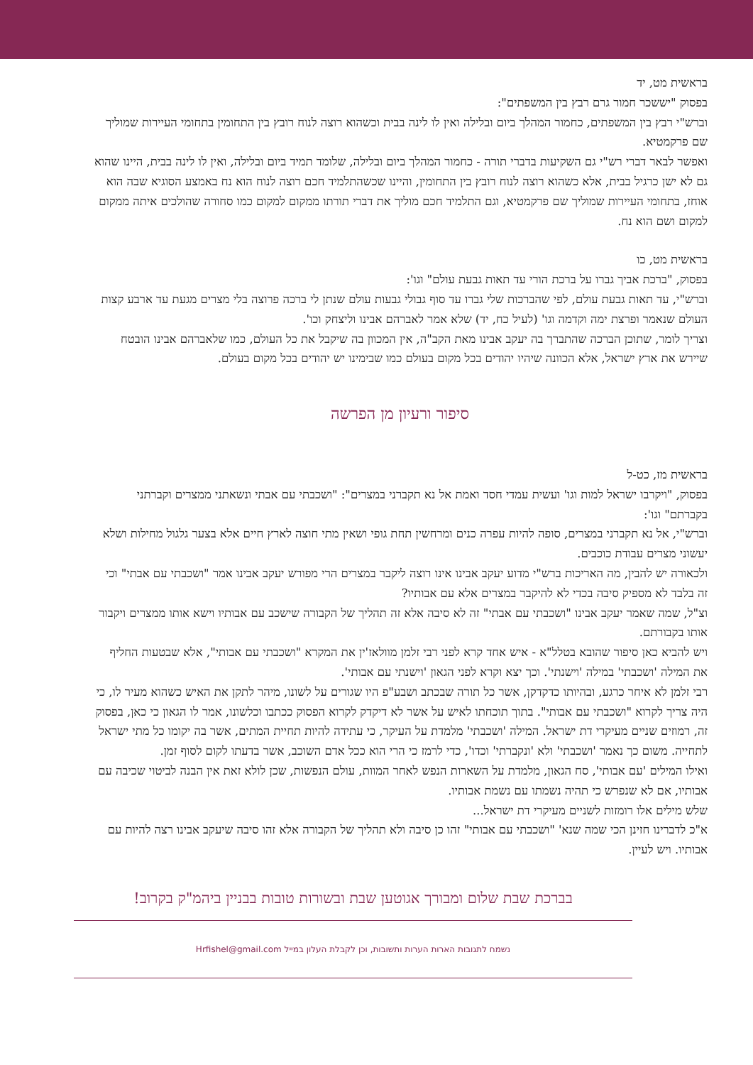בראשית מט, יד
בפסוק "יששכר חמור גרם רבץ בין המשפתים":
וברש"י רבץ בין המשפתים, כחמור המהלך ביום ובלילה ואין לו לינה בבית וכשהוא רוצה לנוח רובץ בין התחומין בתחומי העיירות שמוליך שם פרקמטיא.
ואפשר לבאר דברי רש"י גם השקיעות בדברי תורה - כחמור המהלך ביום ובלילה, שלומד תמיד ביום ובלילה, ואין לו לינה בבית, היינו שהוא גם לא ישן כרגיל בבית, אלא כשהוא רוצה לנוח רובץ בין התחומין, והיינו שכשהתלמיד חכם רוצה לנוח הוא נח באמצע הסוגיא שבה הוא אוחז, בתחומי העיירות שמוליך שם פרקמטיא, וגם התלמיד חכם מוליך את דברי תורתו ממקום למקום כמו סחורה שהולכים איתה ממקום למקום ושם הוא נח.
בראשית מט, כו
בפסוק, "ברכת אביך גברו על ברכת הורי עד תאות גבעת עולם" וגו':
וברש"י, עד תאות גבעת עולם, לפי שהברכות שלי גברו עד סוף גבולי גבעות עולם שנתן לי ברכה פרוצה בלי מצרים מגעת עד ארבע קצות העולם שנאמר ופרצת ימה וקדמה וגו' (לעיל כח, יד) שלא אמר לאברהם אבינו וליצחק וכו'.
וצריך לומר, שתוכן הברכה שהתברך בה יעקב אבינו מאת הקב"ה, אין המכוון בה שיקבל את כל העולם, כמו שלאברהם אבינו הובטח שיירש את ארץ ישראל, אלא הכוונה שיהיו יהודים בכל מקום בעולם כמו שבימינו יש יהודים בכל מקום בעולם.
סיפור ורעיון מן הפרשה
בראשית מז, כט-ל
בפסוק, "ויקרבו ישראל למות וגו' ועשית עמדי חסד ואמת אל נא תקברני במצרים": "ושכבתי עם אבתי ונשאתני ממצרים וקברתני בקברתם" וגו':
וברש"י, אל נא תקברני במצרים, סופה להיות עפרה כנים ומרחשין תחת גופי ושאין מתי חוצה לארץ חיים אלא בצער גלגול מחילות ושלא יעשוני מצרים עבודת כוכבים.
ולכאורה יש להבין, מה האריכות ברש"י מדוע יעקב אבינו אינו רוצה ליקבר במצרים הרי מפורש יעקב אבינו אמר "ושכבתי עם אבתי" וכי זה בלבד לא מספיק סיבה בכדי לא להיקבר במצרים אלא עם אבותיו?
וצ"ל, שמה שאמר יעקב אבינו "ושכבתי עם אבתי" זה לא סיבה אלא זה תהליך של הקבורה שישכב עם אבותיו וישא אותו ממצרים ויקבור אותו בקבורתם.
ויש להביא כאן סיפור שהובא בטלל"א - איש אחד קרא לפני רבי זלמן מוולאז'ין את המקרא "ושכבתי עם אבותי", אלא שבטעות החליף את המילה 'ושכבתי' במילה 'וישנתי'. וכך יצא וקרא לפני הגאון 'וישנתי עם אבותי'.
רבי זלמן לא איחר כרגע, ובהיותו כדקדקן, אשר כל תורה שבכתב ושבע"פ היו שגורים על לשונו, מיהר לתקן את האיש כשהוא מעיר לו, כי היה צריך לקרוא "ושכבתי עם אבותי". בתוך תוכחתו לאיש על אשר לא דיקדק לקרוא הפסוק ככתבו וכלשונו, אמר לו הגאון כי כאן, בפסוק זה, רמוזים שניים מעיקרי דת ישראל. המילה 'ושכבתי' מלמדת על העיקר, כי עתידה להיות תחיית המתים, אשר בה יקומו כל מתי ישראל לתחייה. משום כך נאמר 'ושכבתי' ולא 'ונקברתי' וכדו', כדי לרמז כי הרי הוא ככל אדם השוכב, אשר בדעתו לקום לסוף זמן.
ואילו המילים 'עם אבותי', סח הגאון, מלמדת על השארות הנפש לאחר המוות, עולם הנפשות, שכן לולא זאת אין הבנה לביטוי שכיבה עם אבותיו, אם לא שנפרש כי תהיה נשמתו עם נשמת אבותיו.
שלש מילים אלו רומזות לשניים מעיקרי דת ישראל...
א"כ לדברינו חזינן הכי שמה שנא' "ושכבתי עם אבותי" זהו כן סיבה ולא תהליך של הקבורה אלא זהו סיבה שיעקב אבינו רצה להיות עם אבותיו. ויש לעיין.
בברכת שבת שלום ומבורך אגוטען שבת ובשורות טובות בבניין ביהמ"ק בקרוב!
נשמח לתגובות הארות הערות ותשובות, וכן לקבלת העלון במייל Hrfishel@gmail.com